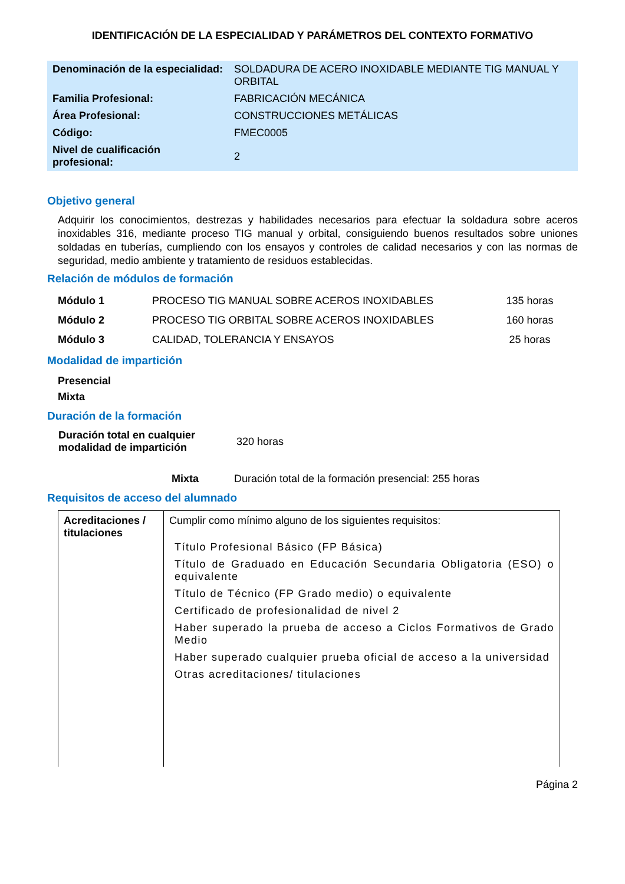IDENTIFICACIÓN DE LA ESPECIALIDAD Y PARÁMETROS DEL CONTEXTO FORMATIVO
| Denominación de la especialidad: | SOLDADURA DE ACERO INOXIDABLE MEDIANTE TIG MANUAL Y ORBITAL |
| Familia Profesional: | FABRICACIÓN MECÁNICA |
| Área Profesional: | CONSTRUCCIONES METÁLICAS |
| Código: | FMEC0005 |
| Nivel de cualificación profesional: | 2 |
Objetivo general
Adquirir los conocimientos, destrezas y habilidades necesarios para efectuar la soldadura sobre aceros inoxidables 316, mediante proceso TIG manual y orbital, consiguiendo buenos resultados sobre uniones soldadas en tuberías, cumpliendo con los ensayos y controles de calidad necesarios y con las normas de seguridad, medio ambiente y tratamiento de residuos establecidas.
Relación de módulos de formación
| Módulo 1 | PROCESO TIG MANUAL SOBRE ACEROS INOXIDABLES | 135 horas |
| Módulo 2 | PROCESO TIG ORBITAL SOBRE ACEROS INOXIDABLES | 160 horas |
| Módulo 3 | CALIDAD, TOLERANCIA Y ENSAYOS | 25 horas |
Modalidad de impartición
Presencial
Mixta
Duración de la formación
| Duración total en cualquier modalidad de impartición | 320 horas |
| Mixta | Duración total de la formación presencial: 255 horas |
Requisitos de acceso del alumnado
| Acreditaciones / titulaciones | Cumplir como mínimo alguno de los siguientes requisitos: Título Profesional Básico (FP Básica) Título de Graduado en Educación Secundaria Obligatoria (ESO) o equivalente Título de Técnico (FP Grado medio) o equivalente Certificado de profesionalidad de nivel 2 Haber superado la prueba de acceso a Ciclos Formativos de Grado Medio Haber superado cualquier prueba oficial de acceso a la universidad Otras acreditaciones/ titulaciones |
Página 2